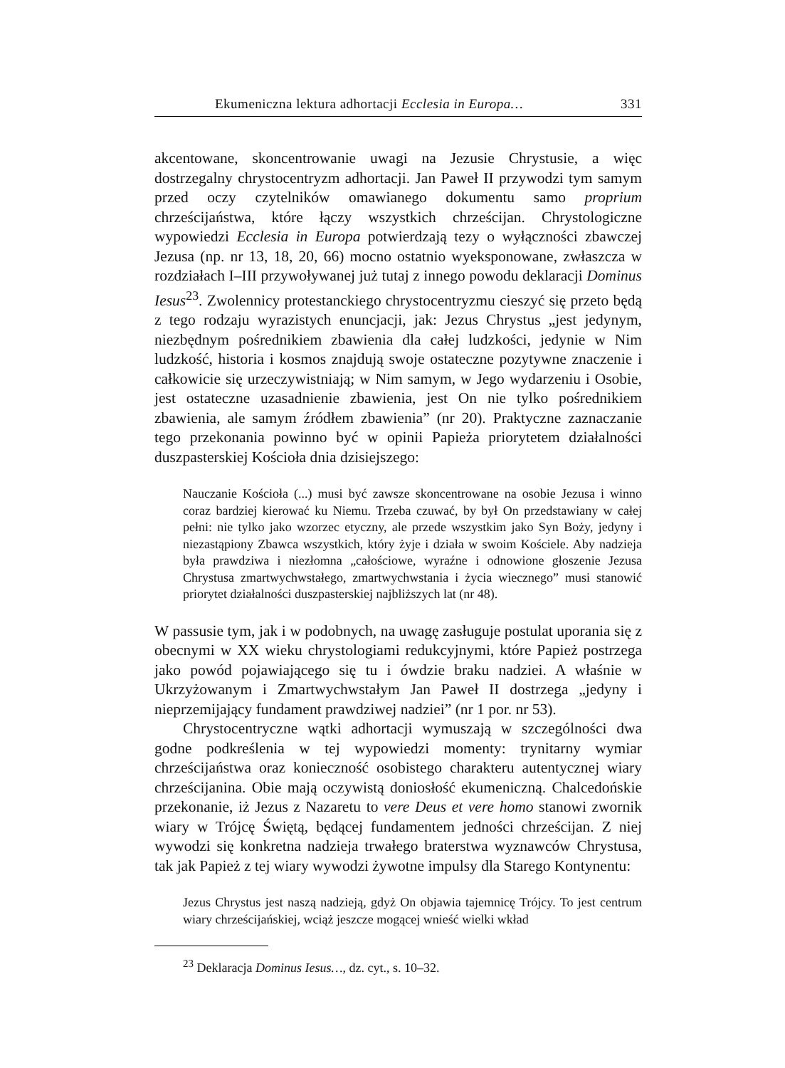Ekumeniczna lektura adhortacji Ecclesia in Europa… 331
akcentowane, skoncentrowanie uwagi na Jezusie Chrystusie, a więc dostrzegalny chrystocentryzm adhortacji. Jan Paweł II przywodzi tym samym przed oczy czytelników omawianego dokumentu samo proprium chrześcijaństwa, które łączy wszystkich chrześcijan. Chrystologiczne wypowiedzi Ecclesia in Europa potwierdzają tezy o wyłączności zbawczej Jezusa (np. nr 13, 18, 20, 66) mocno ostatnio wyeksponowane, zwłaszcza w rozdziałach I–III przywoływanej już tutaj z innego powodu deklaracji Dominus Iesus<sup>23</sup>. Zwolennicy protestanckiego chrystocentryzmu cieszyć się przeto będą z tego rodzaju wyrazistych enuncjacji, jak: Jezus Chrystus „jest jedynym, niezbędnym pośrednikiem zbawienia dla całej ludzkości, jedynie w Nim ludzkość, historia i kosmos znajdują swoje ostateczne pozytywne znaczenie i całkowicie się urzeczywistniają; w Nim samym, w Jego wydarzeniu i Osobie, jest ostateczne uzasadnienie zbawienia, jest On nie tylko pośrednikiem zbawienia, ale samym źródłem zbawienia” (nr 20). Praktyczne zaznaczanie tego przekonania powinno być w opinii Papieża priorytetem działalności duszpasterskiej Kościoła dnia dzisiejszego:
Nauczanie Kościoła (...) musi być zawsze skoncentrowane na osobie Jezusa i winno coraz bardziej kierować ku Niemu. Trzeba czuwać, by był On przedstawiany w całej pełni: nie tylko jako wzorzec etyczny, ale przede wszystkim jako Syn Boży, jedyny i niezastąpiony Zbawca wszystkich, który żyje i działa w swoim Kościele. Aby nadzieja była prawdziwa i niezłomna „całościowe, wyraźne i odnowione głoszenie Jezusa Chrystusa zmartwychwstałego, zmartwychwstania i życia wiecznego” musi stanowić priorytet działalności duszpasterskiej najbliższych lat (nr 48).
W passusie tym, jak i w podobnych, na uwagę zasługuje postulat uporania się z obecnymi w XX wieku chrystologiami redukcyjnymi, które Papież postrzega jako powód pojawiającego się tu i ówdzie braku nadziei. A właśnie w Ukrzyżowanym i Zmartwychwstałym Jan Paweł II dostrzega „jedyny i nieprzemijający fundament prawdziwej nadziei” (nr 1 por. nr 53).
Chrystocentryczne wątki adhortacji wymuszają w szczególności dwa godne podkreślenia w tej wypowiedzi momenty: trynitarny wymiar chrześcijaństwa oraz konieczność osobistego charakteru autentycznej wiary chrześcijanina. Obie mają oczywistą doniosłość ekumeniczną. Chalcedońskie przekonanie, iż Jezus z Nazaretu to vere Deus et vere homo stanowi zwornik wiary w Trójcę Świętą, będącej fundamentem jedności chrześcijan. Z niej wywodzi się konkretna nadzieja trwałego braterstwa wyznawców Chrystusa, tak jak Papież z tej wiary wywodzi żywotne impulsy dla Starego Kontynentu:
Jezus Chrystus jest naszą nadzieją, gdyż On objawia tajemnicę Trójcy. To jest centrum wiary chrześcijańskiej, wciąż jeszcze mogącej wnieść wielki wkład
<sup>23</sup> Deklaracja Dominus Iesus…, dz. cyt., s. 10–32.